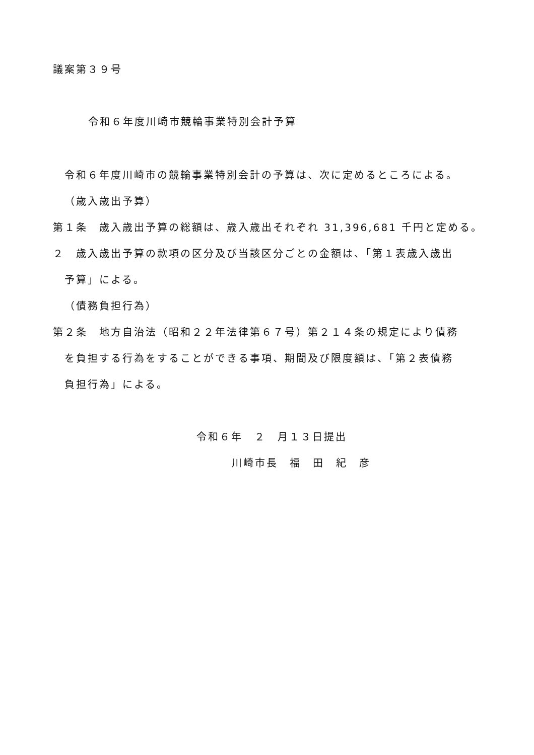議案第３９号
令和６年度川崎市競輪事業特別会計予算
令和６年度川崎市の競輪事業特別会計の予算は、次に定めるところによる。
（歳入歳出予算）
第１条　歳入歳出予算の総額は、歳入歳出それぞれ 31,396,681 千円と定める。
２　歳入歳出予算の款項の区分及び当該区分ごとの金額は、「第１表歳入歳出
予算」による。
（債務負担行為）
第２条　地方自治法（昭和２２年法律第６７号）第２１４条の規定により債務
を負担する行為をすることができる事項、期間及び限度額は、「第２表債務
負担行為」による。
令和６年　２　月１３日提出
川崎市長　福　田　紀　彦